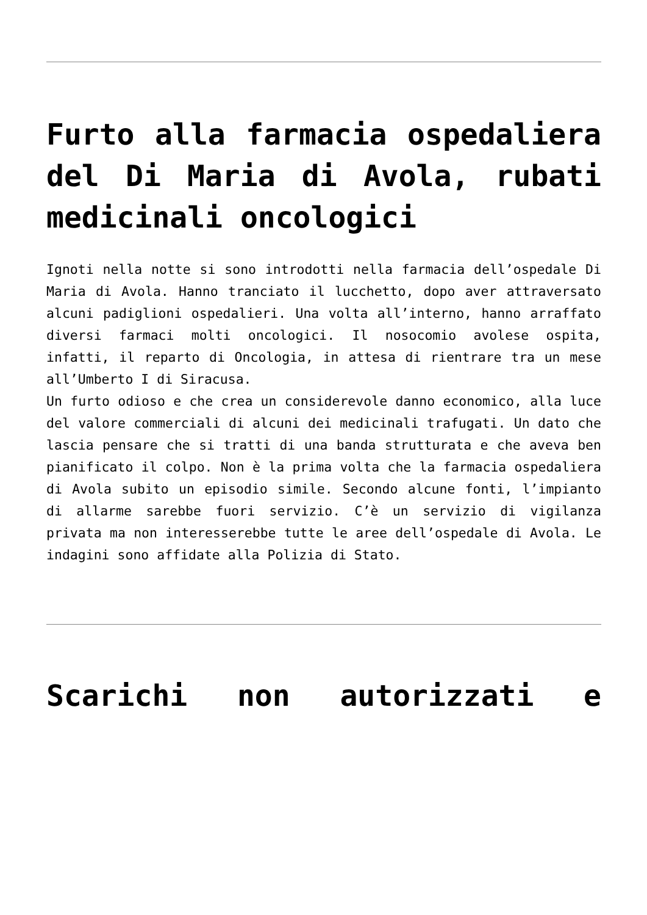Furto alla farmacia ospedaliera del Di Maria di Avola, rubati medicinali oncologici
Ignoti nella notte si sono introdotti nella farmacia dell’ospedale Di Maria di Avola. Hanno tranciato il lucchetto, dopo aver attraversato alcuni padiglioni ospedalieri. Una volta all’interno, hanno arraffato diversi farmaci molti oncologici. Il nosocomio avolese ospita, infatti, il reparto di Oncologia, in attesa di rientrare tra un mese all’Umberto I di Siracusa.
Un furto odioso e che crea un considerevole danno economico, alla luce del valore commerciali di alcuni dei medicinali trafugati. Un dato che lascia pensare che si tratti di una banda strutturata e che aveva ben pianificato il colpo. Non è la prima volta che la farmacia ospedaliera di Avola subito un episodio simile. Secondo alcune fonti, l’impianto di allarme sarebbe fuori servizio. C’è un servizio di vigilanza privata ma non interesserebbe tutte le aree dell’ospedale di Avola. Le indagini sono affidate alla Polizia di Stato.
Scarichi non autorizzati e